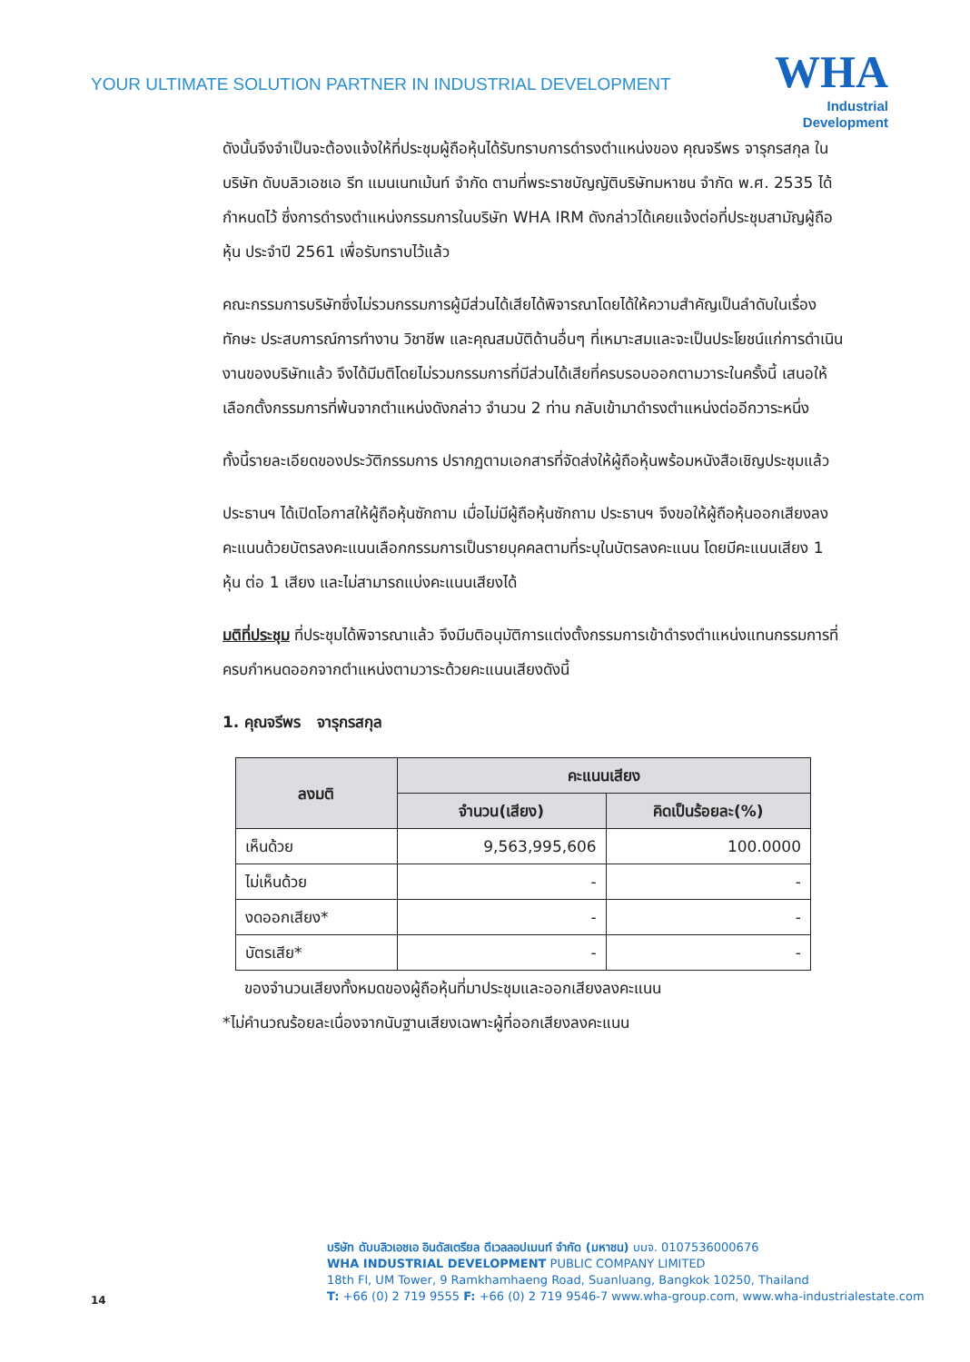YOUR ULTIMATE SOLUTION PARTNER IN INDUSTRIAL DEVELOPMENT
WHA
Industrial
Development
ดังนั้นจึงจำเป็นจะต้องแจ้งให้ที่ประชุมผู้ถือหุ้นได้รับทราบการดำรงตำแหน่งของ คุณจรีพร จารุกรสกุล ในบริษัท ดับบลิวเอชเอ รีท แมนเนทเม้นท์ จำกัด ตามที่พระราชบัญญัติบริษัทมหาชน จำกัด พ.ศ. 2535 ได้กำหนดไว้ ซึ่งการดำรงตำแหน่งกรรมการในบริษัท WHA IRM ดังกล่าวได้เคยแจ้งต่อที่ประชุมสามัญผู้ถือหุ้น ประจำปี 2561 เพื่อรับทราบไว้แล้ว
คณะกรรมการบริษัทซึ่งไม่รวมกรรมการผู้มีส่วนได้เสียได้พิจารณาโดยได้ให้ความสำคัญเป็นลำดับในเรื่องทักษะ ประสบการณ์การทำงาน วิชาชีพ และคุณสมบัติด้านอื่นๆ ที่เหมาะสมและจะเป็นประโยชน์แก่การดำเนินงานของบริษัทแล้ว จึงได้มีมติโดยไม่รวมกรรมการที่มีส่วนได้เสียที่ครบรอบออกตามวาระในครั้งนี้ เสนอให้เลือกตั้งกรรมการที่พ้นจากตำแหน่งดังกล่าว จำนวน 2 ท่าน กลับเข้ามาดำรงตำแหน่งต่ออีกวาระหนึ่ง
ทั้งนี้รายละเอียดของประวัติกรรมการ ปรากฏตามเอกสารที่จัดส่งให้ผู้ถือหุ้นพร้อมหนังสือเชิญประชุมแล้ว
ประธานฯ ได้เปิดโอกาสให้ผู้ถือหุ้นซักถาม เมื่อไม่มีผู้ถือหุ้นซักถาม ประธานฯ จึงขอให้ผู้ถือหุ้นออกเสียงลงคะแนนด้วยบัตรลงคะแนนเลือกกรรมการเป็นรายบุคคลตามที่ระบุในบัตรลงคะแนน โดยมีคะแนนเสียง 1 หุ้น ต่อ 1 เสียง และไม่สามารถแบ่งคะแนนเสียงได้
มติที่ประชุม ที่ประชุมได้พิจารณาแล้ว จึงมีมติอนุมัติการแต่งตั้งกรรมการเข้าดำรงตำแหน่งแทนกรรมการที่ครบกำหนดออกจากตำแหน่งตามวาระด้วยคะแนนเสียงดังนี้
1. คุณจรีพร จารุกรสกุล
| ลงมติ | คะแนนเสียง | |
| --- | --- | --- |
| | จำนวน(เสียง) | คิดเป็นร้อยละ(%) |
| เห็นด้วย | 9,563,995,606 | 100.0000 |
| ไม่เห็นด้วย | - | - |
| งดออกเสียง* | - | - |
| บัตรเสีย* | - | - |
ของจำนวนเสียงทั้งหมดของผู้ถือหุ้นที่มาประชุมและออกเสียงลงคะแนน
*ไม่คำนวณร้อยละเนื่องจากนับฐานเสียงเฉพาะผู้ที่ออกเสียงลงคะแนน
บริษัท ดับบลิวเอชเอ อินดัสเตรียล ดีเวลลอปเมนท์ จำกัด (มหาชน) บมจ. 0107536000676
WHA INDUSTRIAL DEVELOPMENT PUBLIC COMPANY LIMITED
18th Fl, UM Tower, 9 Ramkhamhaeng Road, Suanluang, Bangkok 10250, Thailand
T: +66 (0) 2 719 9555 F: +66 (0) 2 719 9546-7 www.wha-group.com, www.wha-industrialestate.com
14